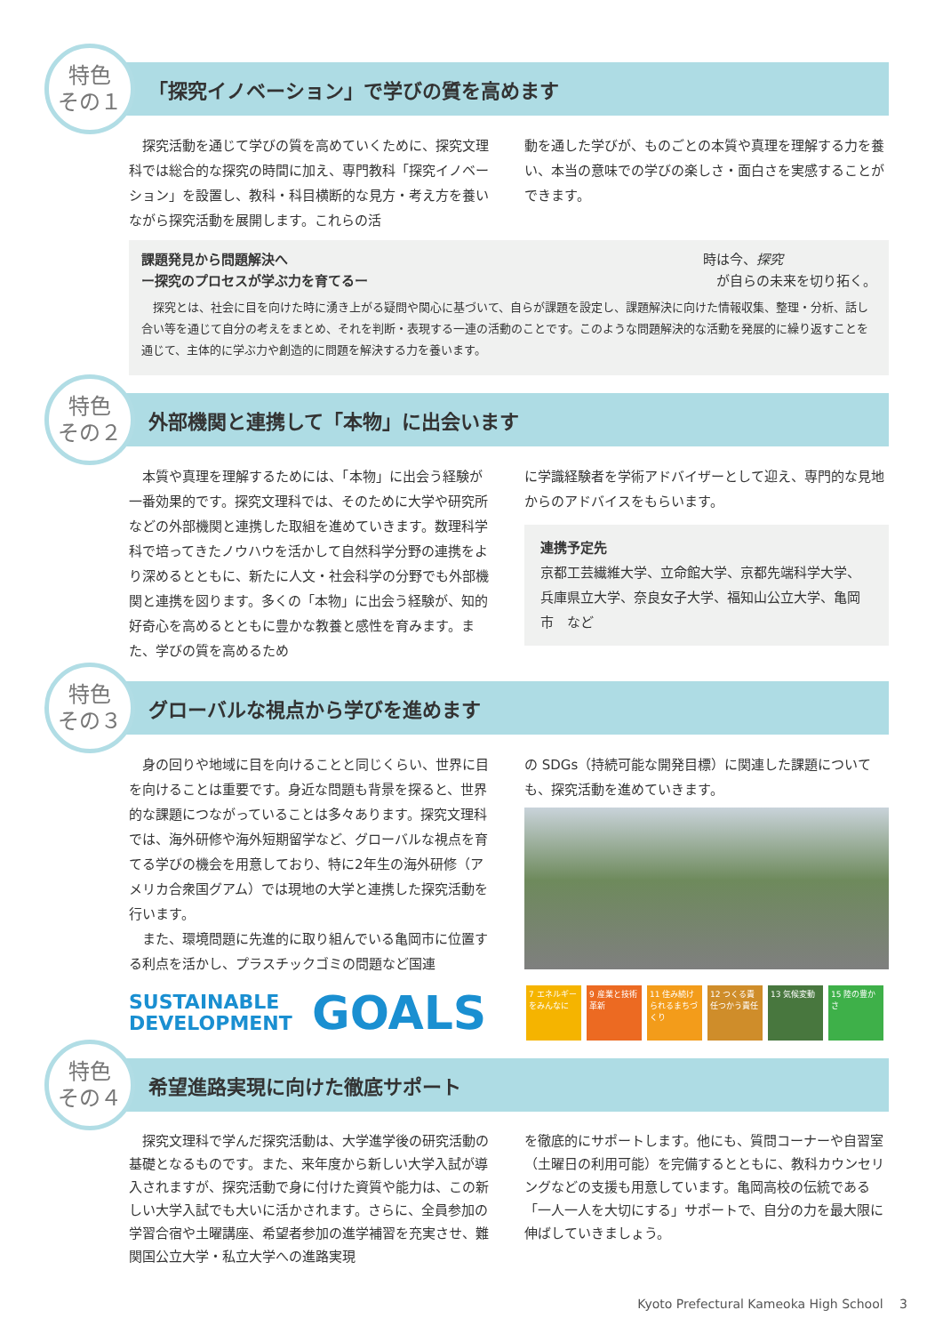特色
その１
「探究イノベーション」で学びの質を高めます
　探究活動を通じて学びの質を高めていくために、探究文理科では総合的な探究の時間に加え、専門教科「探究イノベーション」を設置し、教科・科目横断的な見方・考え方を養いながら探究活動を展開します。これらの活
動を通した学びが、ものごとの本質や真理を理解する力を養い、本当の意味での学びの楽しさ・面白さを実感することができます。
課題発見から問題解決へ
ー探究のプロセスが学ぶ力を育てるー 時は今、探究
　が自らの未来を切り拓く。
　探究とは、社会に目を向けた時に湧き上がる疑問や関心に基づいて、自らが課題を設定し、課題解決に向けた情報収集、整理・分析、話し合い等を通じて自分の考えをまとめ、それを判断・表現する一連の活動のことです。このような問題解決的な活動を発展的に繰り返すことを通じて、主体的に学ぶ力や創造的に問題を解決する力を養います。
特色
その２
外部機関と連携して「本物」に出会います
　本質や真理を理解するためには、「本物」に出会う経験が一番効果的です。探究文理科では、そのために大学や研究所などの外部機関と連携した取組を進めていきます。数理科学科で培ってきたノウハウを活かして自然科学分野の連携をより深めるとともに、新たに人文・社会科学の分野でも外部機関と連携を図ります。多くの「本物」に出会う経験が、知的好奇心を高めるとともに豊かな教養と感性を育みます。また、学びの質を高めるため
に学識経験者を学術アドバイザーとして迎え、専門的な見地からのアドバイスをもらいます。
連携予定先
京都工芸繊維大学、立命館大学、京都先端科学大学、兵庫県立大学、奈良女子大学、福知山公立大学、亀岡市　など
特色
その３
グローバルな視点から学びを進めます
　身の回りや地域に目を向けることと同じくらい、世界に目を向けることは重要です。身近な問題も背景を探ると、世界的な課題につながっていることは多々あります。探究文理科では、海外研修や海外短期留学など、グローバルな視点を育てる学びの機会を用意しており、特に2年生の海外研修（アメリカ合衆国グアム）では現地の大学と連携した探究活動を行います。
　また、環境問題に先進的に取り組んでいる亀岡市に位置する利点を活かし、プラスチックゴミの問題など国連
の SDGs（持続可能な開発目標）に関連した課題についても、探究活動を進めていきます。
SUSTAINABLE DEVELOPMENT
GOALS
7 エネルギーをみんなに
9 産業と技術革新
11 住み続けられるまちづくり
12 つくる責任つかう責任
13 気候変動 15 陸の豊かさ
特色
その４
希望進路実現に向けた徹底サポート
　探究文理科で学んだ探究活動は、大学進学後の研究活動の基礎となるものです。また、来年度から新しい大学入試が導入されますが、探究活動で身に付けた資質や能力は、この新しい大学入試でも大いに活かされます。さらに、全員参加の学習合宿や土曜講座、希望者参加の進学補習を充実させ、難関国公立大学・私立大学への進路実現
を徹底的にサポートします。他にも、質問コーナーや自習室（土曜日の利用可能）を完備するとともに、教科カウンセリングなどの支援も用意しています。亀岡高校の伝統である「一人一人を大切にする」サポートで、自分の力を最大限に伸ばしていきましょう。
Kyoto Prefectural Kameoka High School　 3